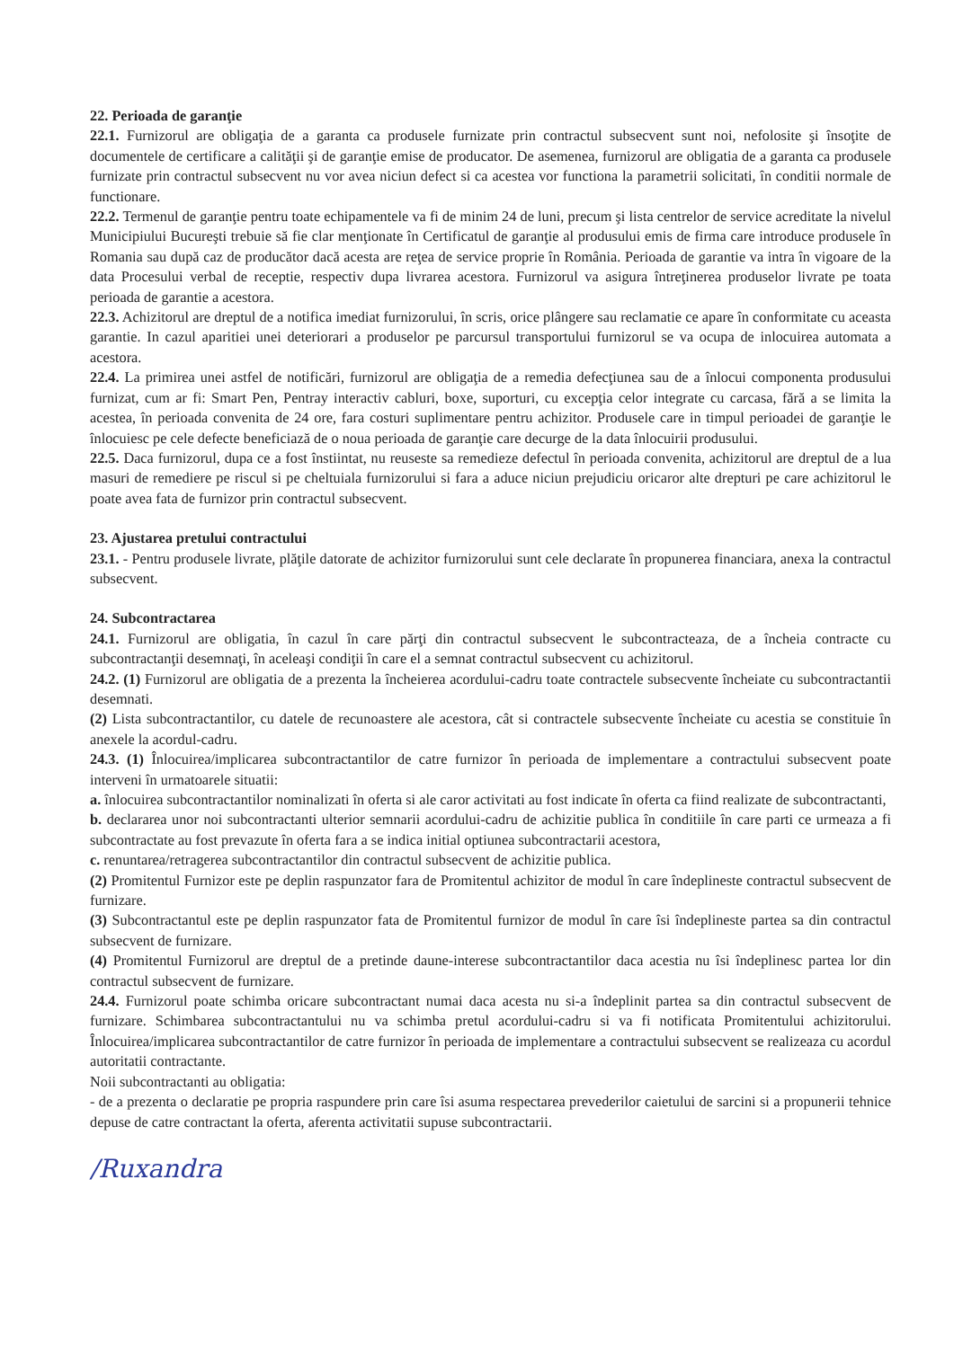22. Perioada de garanţie
22.1. Furnizorul are obligaţia de a garanta ca produsele furnizate prin contractul subsecvent sunt noi, nefolosite şi însoţite de documentele de certificare a calităţii şi de garanţie emise de producator. De asemenea, furnizorul are obligatia de a garanta ca produsele furnizate prin contractul subsecvent nu vor avea niciun defect si ca acestea vor functiona la parametrii solicitati, în conditii normale de functionare.
22.2. Termenul de garanţie pentru toate echipamentele va fi de minim 24 de luni, precum şi lista centrelor de service acreditate la nivelul Municipiului Bucureşti trebuie să fie clar menţionate în Certificatul de garanţie al produsului emis de firma care introduce produsele în Romania sau după caz de producător dacă acesta are reţea de service proprie în România. Perioada de garantie va intra în vigoare de la data Procesului verbal de receptie, respectiv dupa livrarea acestora. Furnizorul va asigura întreţinerea produselor livrate pe toata perioada de garantie a acestora.
22.3. Achizitorul are dreptul de a notifica imediat furnizorului, în scris, orice plângere sau reclamatie ce apare în conformitate cu aceasta garantie. In cazul aparitiei unei deteriorari a produselor pe parcursul transportului furnizorul se va ocupa de inlocuirea automata a acestora.
22.4. La primirea unei astfel de notificări, furnizorul are obligaţia de a remedia defecţiunea sau de a înlocui componenta produsului furnizat, cum ar fi: Smart Pen, Pentray interactiv cabluri, boxe, suporturi, cu excepţia celor integrate cu carcasa, fără a se limita la acestea, în perioada convenita de 24 ore, fara costuri suplimentare pentru achizitor. Produsele care in timpul perioadei de garanţie le înlocuiesc pe cele defecte beneficiază de o noua perioada de garanţie care decurge de la data înlocuirii produsului.
22.5. Daca furnizorul, dupa ce a fost înstiintat, nu reuseste sa remedieze defectul în perioada convenita, achizitorul are dreptul de a lua masuri de remediere pe riscul si pe cheltuiala furnizorului si fara a aduce niciun prejudiciu oricaror alte drepturi pe care achizitorul le poate avea fata de furnizor prin contractul subsecvent.
23. Ajustarea pretului contractului
23.1. - Pentru produsele livrate, plăţile datorate de achizitor furnizorului sunt cele declarate în propunerea financiara, anexa la contractul subsecvent.
24. Subcontractarea
24.1. Furnizorul are obligatia, în cazul în care părţi din contractul subsecvent le subcontracteaza, de a încheia contracte cu subcontractanţii desemnaţi, în aceleaşi condiţii în care el a semnat contractul subsecvent cu achizitorul.
24.2. (1) Furnizorul are obligatia de a prezenta la încheierea acordului-cadru toate contractele subsecvente încheiate cu subcontractantii desemnati.
(2) Lista subcontractantilor, cu datele de recunoastere ale acestora, cât si contractele subsecvente încheiate cu acestia se constituie în anexele la acordul-cadru.
24.3. (1) Înlocuirea/implicarea subcontractantilor de catre furnizor în perioada de implementare a contractului subsecvent poate interveni în urmatoarele situatii:
a. înlocuirea subcontractantilor nominalizati în oferta si ale caror activitati au fost indicate în oferta ca fiind realizate de subcontractanti,
b. declararea unor noi subcontractanti ulterior semnarii acordului-cadru de achizitie publica în conditiile în care parti ce urmeaza a fi subcontractate au fost prevazute în oferta fara a se indica initial optiunea subcontractarii acestora,
c. renuntarea/retragerea subcontractantilor din contractul subsecvent de achizitie publica.
(2) Promitentul Furnizor este pe deplin raspunzator fara de Promitentul achizitor de modul în care îndeplineste contractul subsecvent de furnizare.
(3) Subcontractantul este pe deplin raspunzator fata de Promitentul furnizor de modul în care îsi îndeplineste partea sa din contractul subsecvent de furnizare.
(4) Promitentul Furnizorul are dreptul de a pretinde daune-interese subcontractantilor daca acestia nu îsi îndeplinesc partea lor din contractul subsecvent de furnizare.
24.4. Furnizorul poate schimba oricare subcontractant numai daca acesta nu si-a îndeplinit partea sa din contractul subsecvent de furnizare. Schimbarea subcontractantului nu va schimba pretul acordului-cadru si va fi notificata Promitentului achizitorului. Înlocuirea/implicarea subcontractantilor de catre furnizor în perioada de implementare a contractului subsecvent se realizeaza cu acordul autoritatii contractante.
Noii subcontractanti au obligatia:
- de a prezenta o declaratie pe propria raspundere prin care îsi asuma respectarea prevederilor caietului de sarcini si a propunerii tehnice depuse de catre contractant la oferta, aferenta activitatii supuse subcontractarii.
/Ruxandra